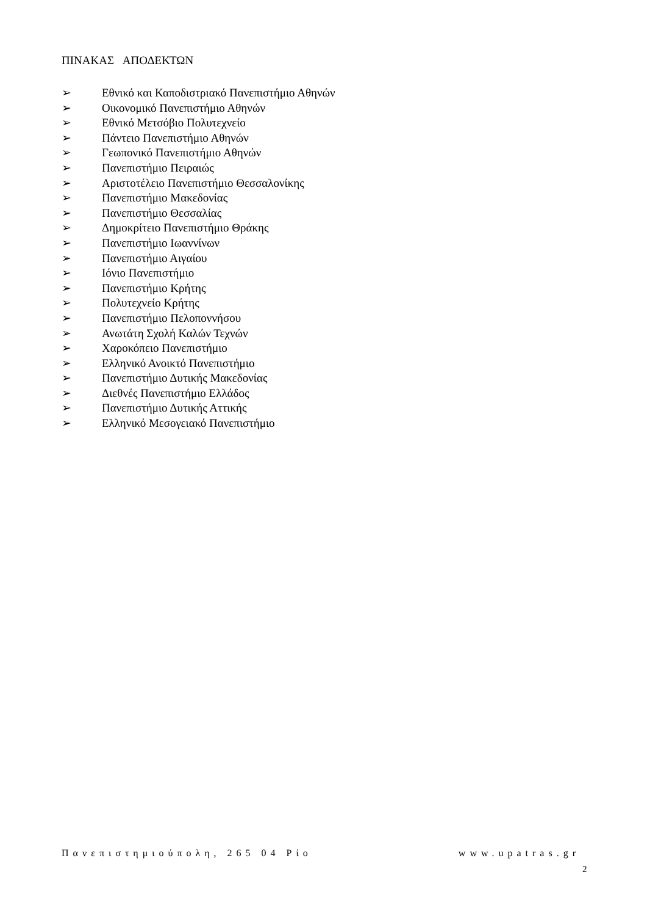ΠΙΝΑΚΑΣ ΑΠΟΔΕΚΤΩΝ
➢ Εθνικό και Καποδιστριακό Πανεπιστήμιο Αθηνών
➢ Οικονομικό Πανεπιστήμιο Αθηνών
➢ Εθνικό Μετσόβιο Πολυτεχνείο
➢ Πάντειο Πανεπιστήμιο Αθηνών
➢ Γεωπονικό Πανεπιστήμιο Αθηνών
➢ Πανεπιστήμιο Πειραιώς
➢ Αριστοτέλειο Πανεπιστήμιο Θεσσαλονίκης
➢ Πανεπιστήμιο Μακεδονίας
➢ Πανεπιστήμιο Θεσσαλίας
➢ Δημοκρίτειο Πανεπιστήμιο Θράκης
➢ Πανεπιστήμιο Ιωαννίνων
➢ Πανεπιστήμιο Αιγαίου
➢ Ιόνιο Πανεπιστήμιο
➢ Πανεπιστήμιο Κρήτης
➢ Πολυτεχνείο Κρήτης
➢ Πανεπιστήμιο Πελοποννήσου
➢ Ανωτάτη Σχολή Καλών Τεχνών
➢ Χαροκόπειο Πανεπιστήμιο
➢ Ελληνικό Ανοικτό Πανεπιστήμιο
➢ Πανεπιστήμιο Δυτικής Μακεδονίας
➢ Διεθνές Πανεπιστήμιο Ελλάδος
➢ Πανεπιστήμιο Δυτικής Αττικής
➢ Ελληνικό Μεσογειακό Πανεπιστήμιο
Πανεπιστημιούπολη, 265 04 Ρίο www.upatras.gr
2